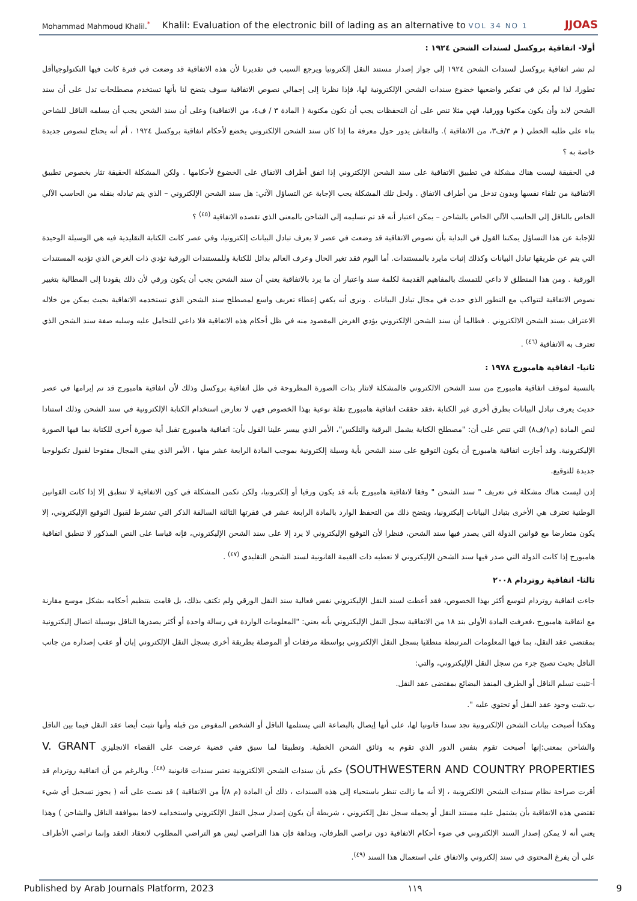Mohammad Mahmoud Khalil.<sup>*</sup> Khalil: Evaluation of the electronic bill of lading as an alternative to VOL 34 NO 1 JJOAS
أولا- اتفاقية بروكسل لسندات الشحن ١٩٢٤ :
لم تشر اتفاقية بروكسل لسندات الشحن ١٩٢٤ إلى جواز إصدار مستند النقل إلكترونيا ويرجع السبب في تقديرنا لأن هذه الاتفاقية قد وضعت في فترة كانت فيها التكنولوجياأقل تطورا، لذا لم يكن في تفكير واضعيها خضوع سندات الشحن الإلكترونية لها، فإذا نظرنا إلى إجمالي نصوص الاتفاقية سوف يتضح لنا بأنها تستخدم مصطلحات تدل على أن سند الشحن لابد وأن يكون مكتوبا وورقيا، فهي مثلا تنص على أن التحفظات يجب أن تكون مكتوبة ( المادة ٣ / ف٤، من الاتفاقية) وعلى أن سند الشحن يجب أن يسلمه الناقل للشاحن بناء على طلبه الخطي ( م ٣/ف٣، من الاتفاقية ). والنقاش يدور حول معرفة ما إذا كان سند الشحن الإلكتروني يخضع لأحكام اتفاقية بروكسل ١٩٢٤ ، أم أنه يحتاج لنصوص جديدة خاصة به ؟
في الحقيقة ليست هناك مشكلة في تطبيق الاتفاقية على سند الشحن الإلكتروني إذا اتفق أطراف الاتفاق على الخضوع لأحكامها . ولكن المشكلة الحقيقة تثار بخصوص تطبيق الاتفاقية من تلقاء نفسها وبدون تدخل من أطراف الاتفاق . ولحل تلك المشكلة يجب الإجابة عن التساؤل الآتي: هل سند الشحن الإلكتروني – الذي يتم تبادله بنقله من الحاسب الآلي الخاص بالناقل إلى الحاسب الآلي الخاص بالشاحن – يمكن اعتبار أنه قد تم تسليمه إلى الشاحن بالمعنى الذي تقصده الاتفاقية <sup>(٤٥)</sup> ؟
للإجابة عن هذا التساؤل يمكننا القول في البداية بأن نصوص الاتفاقية قد وضعت في عصر لا يعرف تبادل البيانات إلكترونيا، وفي عصر كانت الكتابة التقليدية فيه هي الوسيلة الوحيدة التي يتم عن طريقها تبادل البيانات وكذلك إثبات مايرد بالمستندات. أما اليوم فقد تغير الحال وعرف العالم بدائل للكتابة وللمستندات الورقية تؤدي ذات الغرض الذي تؤديه المستندات الورقية . ومن هذا المنطلق لا داعي للتمسك بالمفاهيم القديمة لكلمة سند واعتبار أن ما يرد بالاتفاقية يعني أن سند الشحن يجب أن يكون ورقي لأن ذلك يقودنا إلى المطالبة بتغيير نصوص الاتفاقية لتتواكب مع التطور الذي حدث في مجال تبادل البيانات . ونرى أنه يكفي إعطاء تعريف واسع لمصطلح سند الشحن الذي تستخدمه الاتفاقية بحيث يمكن من خلاله الاعتراف بسند الشحن الالكتروني . فطالما أن سند الشحن الإلكتروني يؤدي الغرض المقصود منه في ظل أحكام هذه الاتفاقية فلا داعي للتحامل عليه وسلبه صفة سند الشحن الذي تعترف به الاتفاقية <sup>(٤٦)</sup> .
ثانيا- اتفاقية هامبورج ١٩٧٨ :
بالنسبة لموقف اتفاقية هامبورج من سند الشحن الالكتروني فالمشكلة لاتثار بذات الصورة المطروحة في ظل اتفاقية بروكسل وذلك لأن اتفاقية هامبورج قد تم إبرامها في عصر حديث يعرف تبادل البيانات بطرق أخرى غير الكتابة ،فقد حققت اتفاقية هامبورج نقلة نوعية بهذا الخصوص فهي لا تعارض استخدام الكتابة الإلكترونية في سند الشحن وذلك استنادا لنص المادة (م١/ف٨) التي تنص على أن: "مصطلح الكتابة يشمل البرقية والتلكس"، الأمر الذي ييسر علينا القول بأن: اتفاقية هامبورج تقبل أية صورة أخرى للكتابة بما فيها الصورة الإليكترونية. وقد أجازت اتفاقية هامبورج أن يكون التوقيع على سند الشحن بأية وسيلة إلكترونية بموجب المادة الرابعة عشر منها ، الأمر الذي يبقي المجال مفتوحا لقبول تكنولوجيا جديدة للتوقيع.
إذن ليست هناك مشكلة في تعريف " سند الشحن " وفقا لاتفاقية هامبورج بأنه قد يكون ورقيا أو إلكترونيا، ولكن تكمن المشكلة في كون الاتفاقية لا تنطبق إلا إذا كانت القوانين الوطنية تعترف هي الأخرى بتبادل البيانات إليكترونيا، ويتضح ذلك من التحفظ الوارد بالمادة الرابعة عشر في فقرتها الثالثة السالفة الذكر التي تشترط لقبول التوقيع الإليكتروني، إلا يكون متعارضا مع قوانين الدولة التي يصدر فيها سند الشحن، فنظرا لأن التوقيع الإليكتروني لا يرد إلا على سند الشحن الإليكتروني، فإنه قياسا على النص المذكور لا تنطبق اتفاقية هامبورج إذا كانت الدولة التي صدر فيها سند الشحن الإليكتروني لا تعطيه ذات القيمة القانونية لسند الشحن التقليدي <sup>(٤٧)</sup> .
ثالثا- اتفاقية روتردام ٢٠٠٨
جاءت اتفاقية روتردام لتوسع أكثر بهذا الخصوص، فقد أعطت لسند النقل الإليكتروني نفس فعالية سند النقل الورقي ولم تكتف بذلك، بل قامت بتنظيم أحكامه بشكل موسع مقارنة مع اتفاقية هامبورج ،فعرفت المادة الأولى بند ١٨ من الاتفاقية سجل النقل الإليكتروني بأنه يعني: "المعلومات الواردة في رسالة واحدة أو أكثر يصدرها الناقل بوسيلة اتصال إليكترونية بمقتضى عقد النقل، بما فيها المعلومات المرتبطة منطقيا بسجل النقل الإلكتروني بواسطة مرفقات أو الموصلة بطريقة أخرى بسجل النقل الإلكتروني إبان أو عقب إصداره من جانب الناقل بحيث تصبح جزء من سجل النقل الإليكتروني، والتي:
أ-تثبت تسلم الناقل أو الطرف المنفذ البضائع بمقتضى عقد النقل.
ب.تثبت وجود عقد النقل أو تحتوي عليه ".
وهكذا أصبحت بيانات الشحن الإلكترونية تجد سندا قانونيا لها، على أنها إيصال بالبضاعة التي يستلمها الناقل أو الشخص المفوض من قبله وأنها تثبت أيضا عقد النقل فيما بين الناقل والشاحن بمعنى:إنها أصبحت تقوم بنفس الدور الذي تقوم به وثائق الشحن الخطية. وتطبيقا لما سبق ففي قضية عرضت على القضاء الانجليزي V. GRANT SOUTHWESTERN AND COUNTRY PROPERTIES) حكم بأن سندات الشحن الالكترونية تعتبر سندات قانونية <sup>(٤٨)</sup>. وبالرغم من أن اتفاقية روتردام قد أقرت صراحة نظام سندات الشحن الالكترونية ، إلا أنه ما زالت تنظر باستحياء إلى هذه السندات ، ذلك أن المادة (م ٨/أ من الاتفاقية ) قد نصت على أنه ( يجوز تسجيل أي شيء تقتضي هذه الاتفاقية بأن يشتمل عليه مستند النقل أو يحمله سجل نقل إلكتروني ، شريطة أن يكون إصدار سجل النقل الإلكتروني واستخدامه لاحقا بموافقة الناقل والشاحن ) وهذا يعني أنه لا يمكن إصدار السند الإلكتروني في ضوء أحكام الاتفاقية دون تراضي الطرفان، وبداهة فإن هذا التراضي ليس هو التراضي المطلوب لانعقاد العقد وإنما تراضي الأطراف على أن يفرغ المحتوى في سند إلكتروني والاتفاق على استعمال هذا السند <sup>(٤٩)</sup>.
Published by Arab Journals Platform, 2023 ١١٩ 9